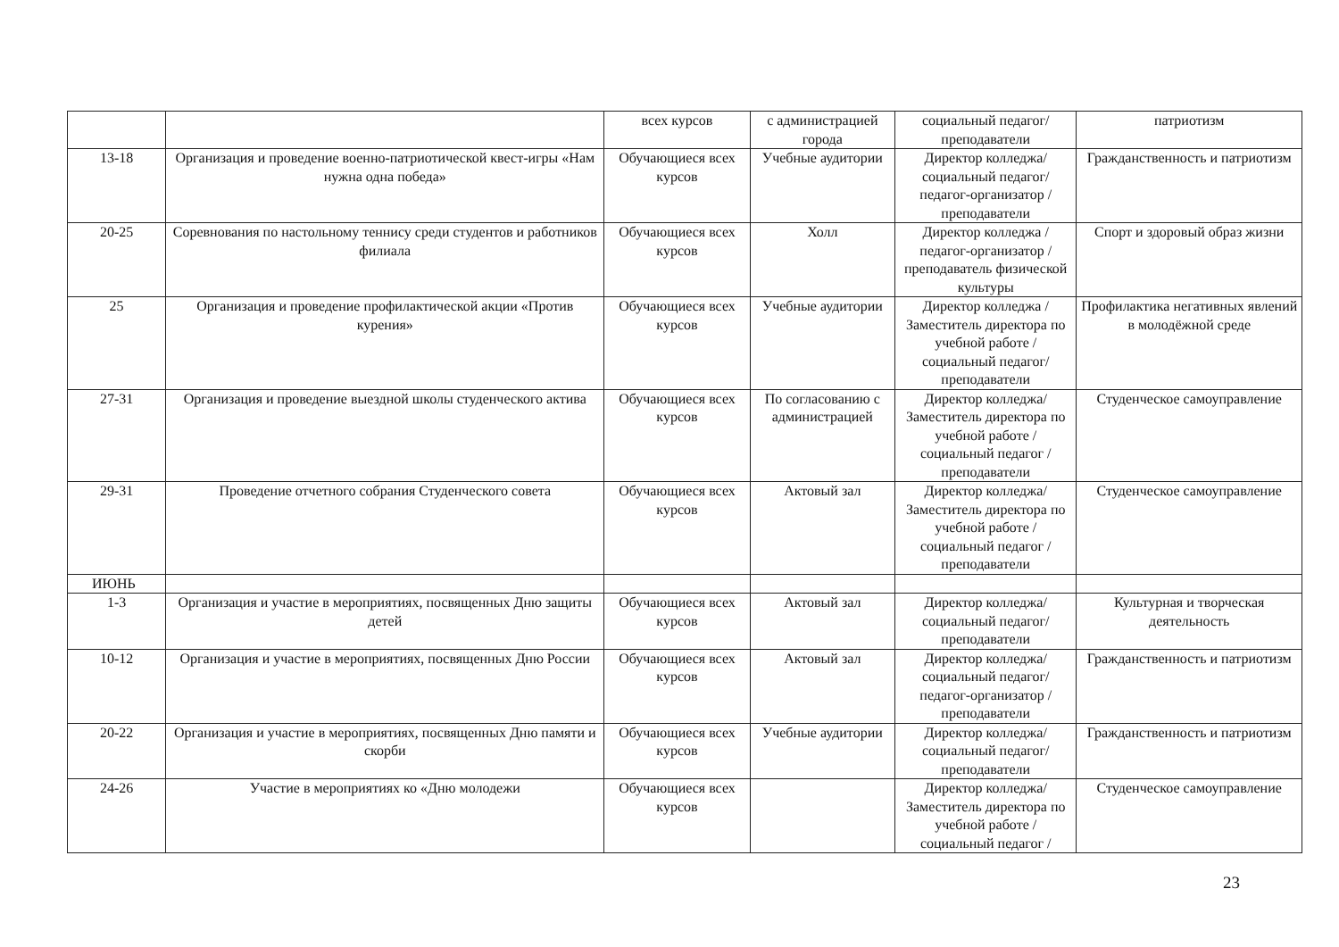| | | всех курсов | с администрацией города | социальный педагог/ преподаватели | патриотизм |
| 13-18 | Организация и проведение военно-патриотической квест-игры «Нам нужна одна победа» | Обучающиеся всех курсов | Учебные аудитории | Директор колледжа/ социальный педагог/ педагог-организатор / преподаватели | Гражданственность и патриотизм |
| 20-25 | Соревнования по настольному теннису среди студентов и работников филиала | Обучающиеся всех курсов | Холл | Директор колледжа / педагог-организатор / преподаватель физической культуры | Спорт и здоровый образ жизни |
| 25 | Организация и проведение профилактической акции «Против курения» | Обучающиеся всех курсов | Учебные аудитории | Директор колледжа / Заместитель директора по учебной работе / социальный педагог/ преподаватели | Профилактика негативных явлений в молодёжной среде |
| 27-31 | Организация и проведение выездной школы студенческого актива | Обучающиеся всех курсов | По согласованию с администрацией | Директор колледжа/ Заместитель директора по учебной работе / социальный педагог / преподаватели | Студенческое самоуправление |
| 29-31 | Проведение отчетного собрания Студенческого совета | Обучающиеся всех курсов | Актовый зал | Директор колледжа/ Заместитель директора по учебной работе / социальный педагог / преподаватели | Студенческое самоуправление |
| ИЮНЬ | | | | | |
| 1-3 | Организация и участие в мероприятиях, посвященных Дню защиты детей | Обучающиеся всех курсов | Актовый зал | Директор колледжа/ социальный педагог/ преподаватели | Культурная и творческая деятельность |
| 10-12 | Организация и участие в мероприятиях, посвященных Дню России | Обучающиеся всех курсов | Актовый зал | Директор колледжа/ социальный педагог/ педагог-организатор / преподаватели | Гражданственность и патриотизм |
| 20-22 | Организация и участие в мероприятиях, посвященных Дню памяти и скорби | Обучающиеся всех курсов | Учебные аудитории | Директор колледжа/ социальный педагог/ преподаватели | Гражданственность и патриотизм |
| 24-26 | Участие в мероприятиях ко «Дню молодежи | Обучающиеся всех курсов | | Директор колледжа/ Заместитель директора по учебной работе / социальный педагог / | Студенческое самоуправление |
23